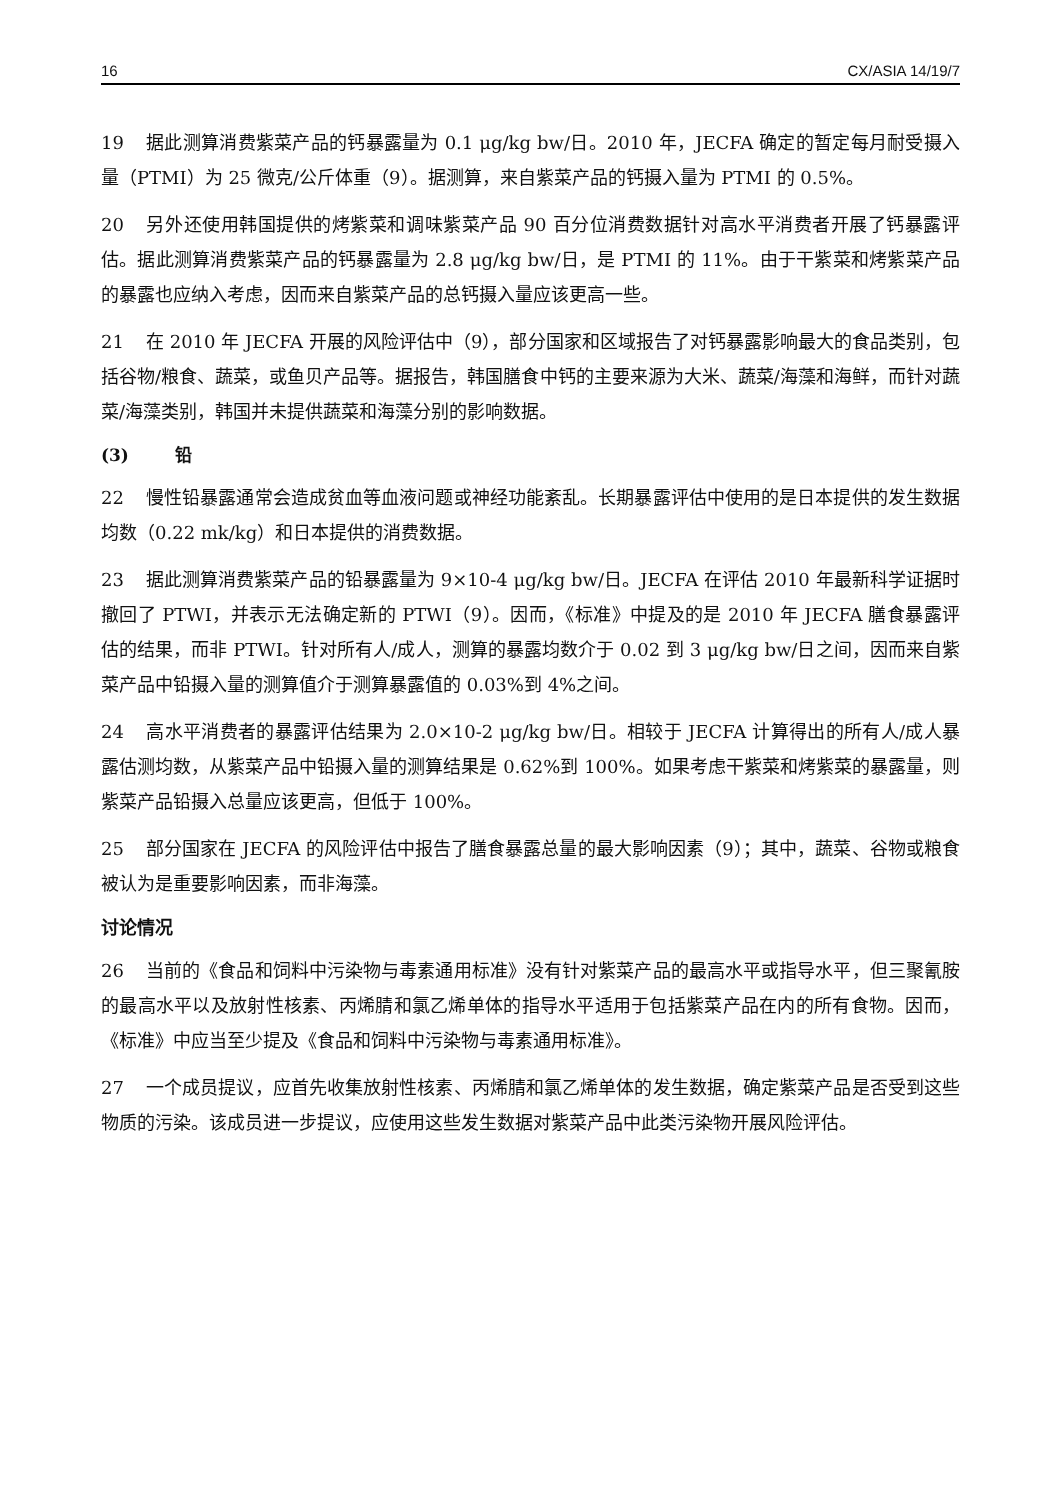16 CX/ASIA 14/19/7
19 据此测算消费紫菜产品的钙暴露量为 0.1 μg/kg bw/日。2010 年，JECFA 确定的暂定每月耐受摄入量（PTMI）为 25 微克/公斤体重（9）。据测算，来自紫菜产品的钙摄入量为 PTMI 的 0.5%。
20 另外还使用韩国提供的烤紫菜和调味紫菜产品 90 百分位消费数据针对高水平消费者开展了钙暴露评估。据此测算消费紫菜产品的钙暴露量为 2.8 μg/kg bw/日，是 PTMI 的 11%。由于干紫菜和烤紫菜产品的暴露也应纳入考虑，因而来自紫菜产品的总钙摄入量应该更高一些。
21 在 2010 年 JECFA 开展的风险评估中（9），部分国家和区域报告了对钙暴露影响最大的食品类别，包括谷物/粮食、蔬菜，或鱼贝产品等。据报告，韩国膳食中钙的主要来源为大米、蔬菜/海藻和海鲜，而针对蔬菜/海藻类别，韩国并未提供蔬菜和海藻分别的影响数据。
(3) 铅
22 慢性铅暴露通常会造成贫血等血液问题或神经功能紊乱。长期暴露评估中使用的是日本提供的发生数据均数（0.22 mk/kg）和日本提供的消费数据。
23 据此测算消费紫菜产品的铅暴露量为 9×10-4 μg/kg bw/日。JECFA 在评估 2010 年最新科学证据时撤回了 PTWI，并表示无法确定新的 PTWI（9）。因而，《标准》中提及的是 2010 年 JECFA 膳食暴露评估的结果，而非 PTWI。针对所有人/成人，测算的暴露均数介于 0.02 到 3 μg/kg bw/日之间，因而来自紫菜产品中铅摄入量的测算值介于测算暴露值的 0.03%到 4%之间。
24 高水平消费者的暴露评估结果为 2.0×10-2 μg/kg bw/日。相较于 JECFA 计算得出的所有人/成人暴露估测均数，从紫菜产品中铅摄入量的测算结果是 0.62%到 100%。如果考虑干紫菜和烤紫菜的暴露量，则紫菜产品铅摄入总量应该更高，但低于 100%。
25 部分国家在 JECFA 的风险评估中报告了膳食暴露总量的最大影响因素（9）；其中，蔬菜、谷物或粮食被认为是重要影响因素，而非海藻。
讨论情况
26 当前的《食品和饲料中污染物与毒素通用标准》没有针对紫菜产品的最高水平或指导水平，但三聚氰胺的最高水平以及放射性核素、丙烯腈和氯乙烯单体的指导水平适用于包括紫菜产品在内的所有食物。因而，《标准》中应当至少提及《食品和饲料中污染物与毒素通用标准》。
27 一个成员提议，应首先收集放射性核素、丙烯腈和氯乙烯单体的发生数据，确定紫菜产品是否受到这些物质的污染。该成员进一步提议，应使用这些发生数据对紫菜产品中此类污染物开展风险评估。